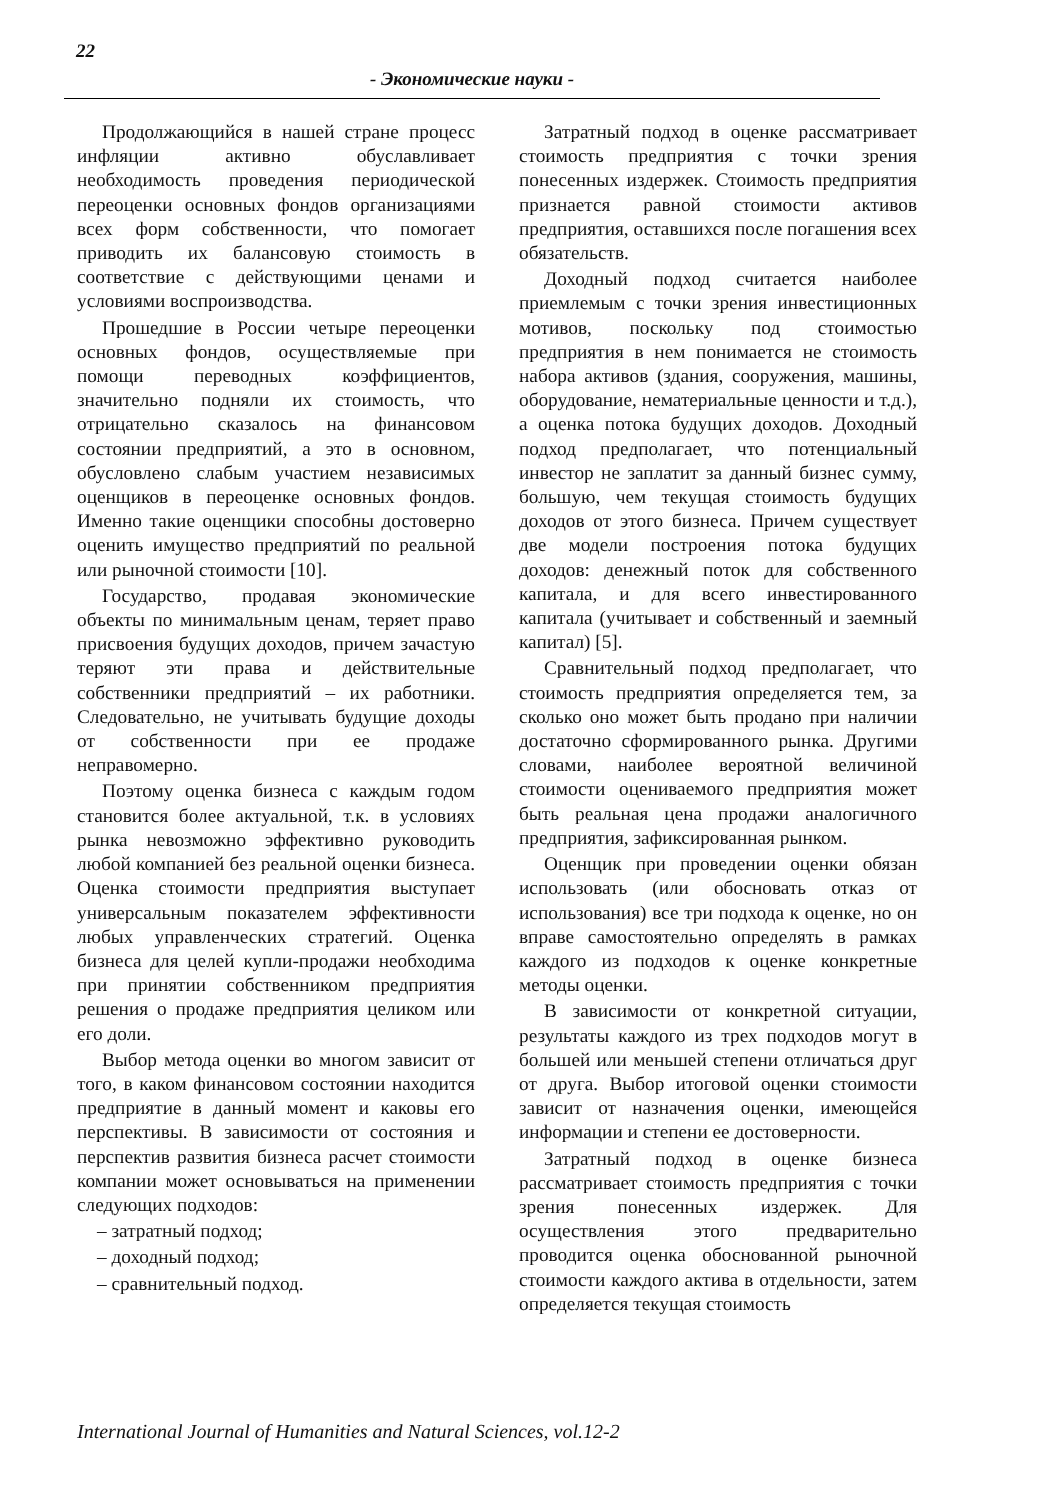22
- Экономические науки -
Продолжающийся в нашей стране процесс инфляции активно обуславливает необходимость проведения периодической переоценки основных фондов организациями всех форм собственности, что помогает приводить их балансовую стоимость в соответствие с действующими ценами и условиями воспроизводства.
Прошедшие в России четыре переоценки основных фондов, осуществляемые при помощи переводных коэффициентов, значительно подняли их стоимость, что отрицательно сказалось на финансовом состоянии предприятий, а это в основном, обусловлено слабым участием независимых оценщиков в переоценке основных фондов. Именно такие оценщики способны достоверно оценить имущество предприятий по реальной или рыночной стоимости [10].
Государство, продавая экономические объекты по минимальным ценам, теряет право присвоения будущих доходов, причем зачастую теряют эти права и действительные собственники предприятий – их работники. Следовательно, не учитывать будущие доходы от собственности при ее продаже неправомерно.
Поэтому оценка бизнеса с каждым годом становится более актуальной, т.к. в условиях рынка невозможно эффективно руководить любой компанией без реальной оценки бизнеса. Оценка стоимости предприятия выступает универсальным показателем эффективности любых управленческих стратегий. Оценка бизнеса для целей купли-продажи необходима при принятии собственником предприятия решения о продаже предприятия целиком или его доли.
Выбор метода оценки во многом зависит от того, в каком финансовом состоянии находится предприятие в данный момент и каковы его перспективы. В зависимости от состояния и перспектив развития бизнеса расчет стоимости компании может основываться на применении следующих подходов:
– затратный подход;
– доходный подход;
– сравнительный подход.
Затратный подход в оценке рассматривает стоимость предприятия с точки зрения понесенных издержек. Стоимость предприятия признается равной стоимости активов предприятия, оставшихся после погашения всех обязательств.
Доходный подход считается наиболее приемлемым с точки зрения инвестиционных мотивов, поскольку под стоимостью предприятия в нем понимается не стоимость набора активов (здания, сооружения, машины, оборудование, нематериальные ценности и т.д.), а оценка потока будущих доходов. Доходный подход предполагает, что потенциальный инвестор не заплатит за данный бизнес сумму, большую, чем текущая стоимость будущих доходов от этого бизнеса. Причем существует две модели построения потока будущих доходов: денежный поток для собственного капитала, и для всего инвестированного капитала (учитывает и собственный и заемный капитал) [5].
Сравнительный подход предполагает, что стоимость предприятия определяется тем, за сколько оно может быть продано при наличии достаточно сформированного рынка. Другими словами, наиболее вероятной величиной стоимости оцениваемого предприятия может быть реальная цена продажи аналогичного предприятия, зафиксированная рынком.
Оценщик при проведении оценки обязан использовать (или обосновать отказ от использования) все три подхода к оценке, но он вправе самостоятельно определять в рамках каждого из подходов к оценке конкретные методы оценки.
В зависимости от конкретной ситуации, результаты каждого из трех подходов могут в большей или меньшей степени отличаться друг от друга. Выбор итоговой оценки стоимости зависит от назначения оценки, имеющейся информации и степени ее достоверности.
Затратный подход в оценке бизнеса рассматривает стоимость предприятия с точки зрения понесенных издержек. Для осуществления этого предварительно проводится оценка обоснованной рыночной стоимости каждого актива в отдельности, затем определяется текущая стоимость
International Journal of Humanities and Natural Sciences, vol.12-2